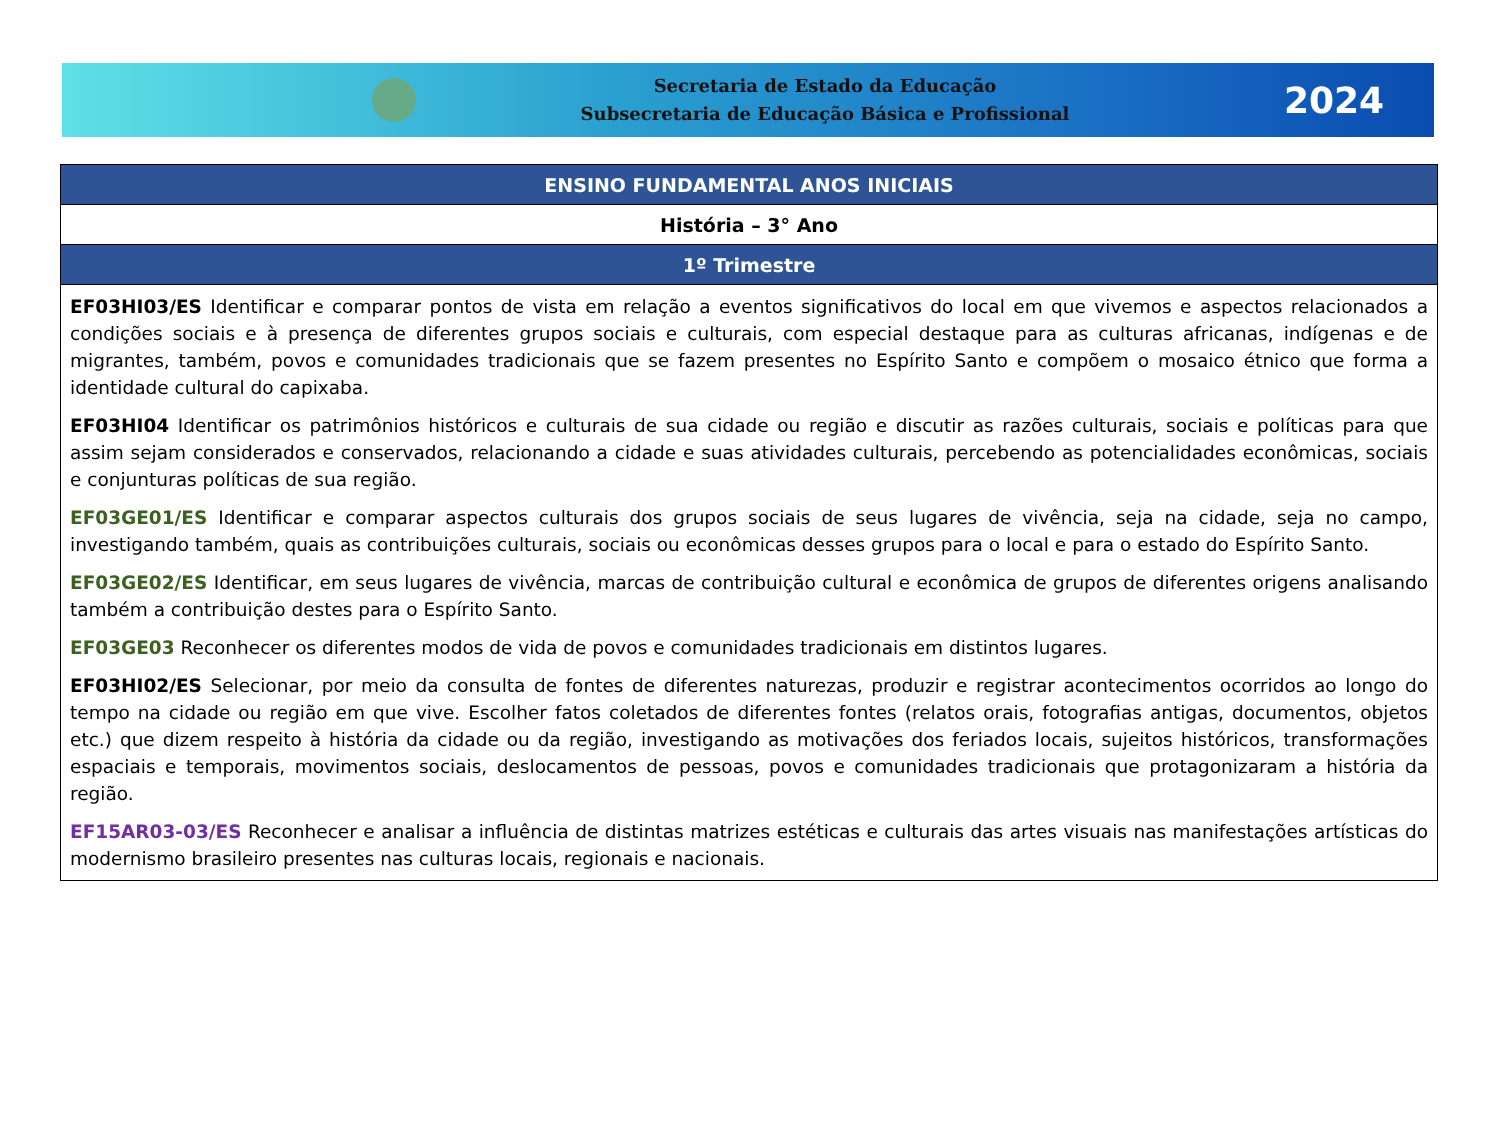Secretaria de Estado da Educação
Subsecretaria de Educação Básica e Profissional
2024
| ENSINO FUNDAMENTAL ANOS INICIAIS |
| --- |
| História – 3° Ano |
| 1º Trimestre |
| EF03HI03/ES Identificar e comparar pontos de vista em relação a eventos significativos do local em que vivemos e aspectos relacionados a condições sociais e à presença de diferentes grupos sociais e culturais, com especial destaque para as culturas africanas, indígenas e de migrantes, também, povos e comunidades tradicionais que se fazem presentes no Espírito Santo e compõem o mosaico étnico que forma a identidade cultural do capixaba. EF03HI04 Identificar os patrimônios históricos e culturais de sua cidade ou região e discutir as razões culturais, sociais e políticas para que assim sejam considerados e conservados, relacionando a cidade e suas atividades culturais, percebendo as potencialidades econômicas, sociais e conjunturas políticas de sua região. EF03GE01/ES Identificar e comparar aspectos culturais dos grupos sociais de seus lugares de vivência, seja na cidade, seja no campo, investigando também, quais as contribuições culturais, sociais ou econômicas desses grupos para o local e para o estado do Espírito Santo. EF03GE02/ES Identificar, em seus lugares de vivência, marcas de contribuição cultural e econômica de grupos de diferentes origens analisando também a contribuição destes para o Espírito Santo. EF03GE03 Reconhecer os diferentes modos de vida de povos e comunidades tradicionais em distintos lugares. EF03HI02/ES Selecionar, por meio da consulta de fontes de diferentes naturezas, produzir e registrar acontecimentos ocorridos ao longo do tempo na cidade ou região em que vive. Escolher fatos coletados de diferentes fontes (relatos orais, fotografias antigas, documentos, objetos etc.) que dizem respeito à história da cidade ou da região, investigando as motivações dos feriados locais, sujeitos históricos, transformações espaciais e temporais, movimentos sociais, deslocamentos de pessoas, povos e comunidades tradicionais que protagonizaram a história da região. EF15AR03-03/ES Reconhecer e analisar a influência de distintas matrizes estéticas e culturais das artes visuais nas manifestações artísticas do modernismo brasileiro presentes nas culturas locais, regionais e nacionais. |